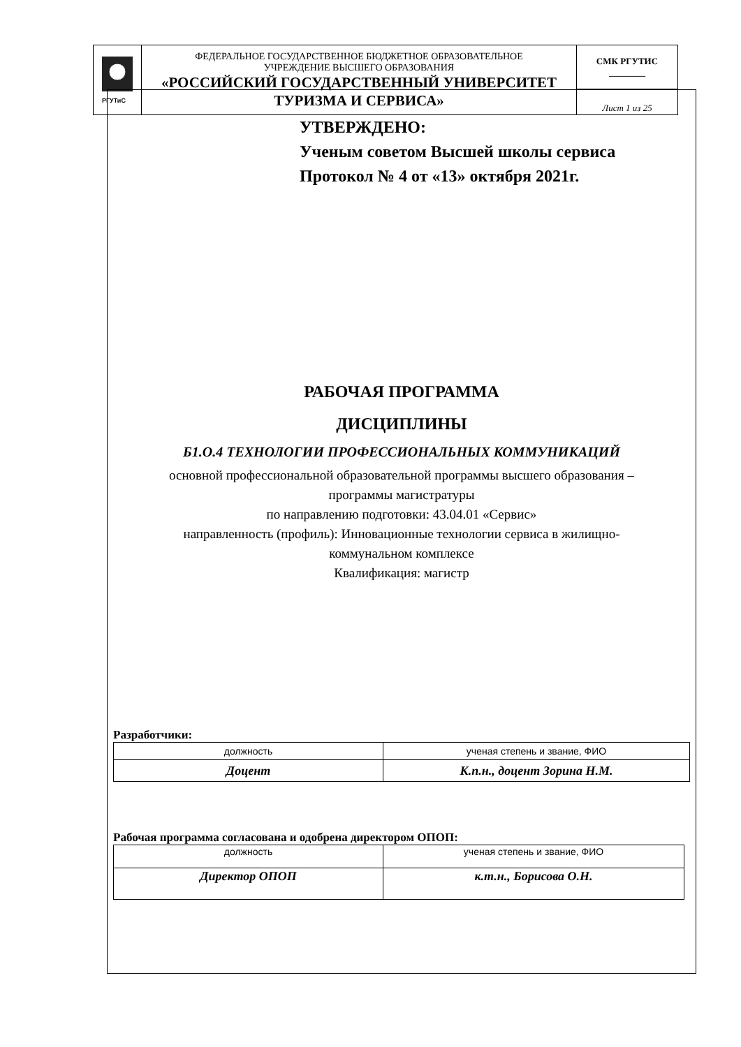| РГУТиС | ФЕДЕРАЛЬНОЕ ГОСУДАРСТВЕННОЕ БЮДЖЕТНОЕ ОБРАЗОВАТЕЛЬНОЕ УЧРЕЖДЕНИЕ ВЫСШЕГО ОБРАЗОВАНИЯ «РОССИЙСКИЙ ГОСУДАРСТВЕННЫЙ УНИВЕРСИТЕТ ТУРИЗМА И СЕРВИСА» | СМК РГУТИС ________ |
| | | Лист 1 из 25 |
УТВЕРЖДЕНО:
Ученым советом Высшей школы сервиса
Протокол № 4 от «13» октября 2021г.
РАБОЧАЯ ПРОГРАММА
ДИСЦИПЛИНЫ
Б1.О.4 ТЕХНОЛОГИИ ПРОФЕССИОНАЛЬНЫХ КОММУНИКАЦИЙ
основной профессиональной образовательной программы высшего образования –
программы магистратуры
по направлению подготовки: 43.04.01 «Сервис»
направленность (профиль): Инновационные технологии сервиса в жилищно-
коммунальном комплексе
Квалификация: магистр
Разработчики:
| должность | ученая степень и звание, ФИО |
| Доцент | К.п.н., доцент Зорина Н.М. |
Рабочая программа согласована и одобрена директором ОПОП:
| должность | ученая степень и звание, ФИО |
| Директор ОПОП | к.т.н., Борисова О.Н. |